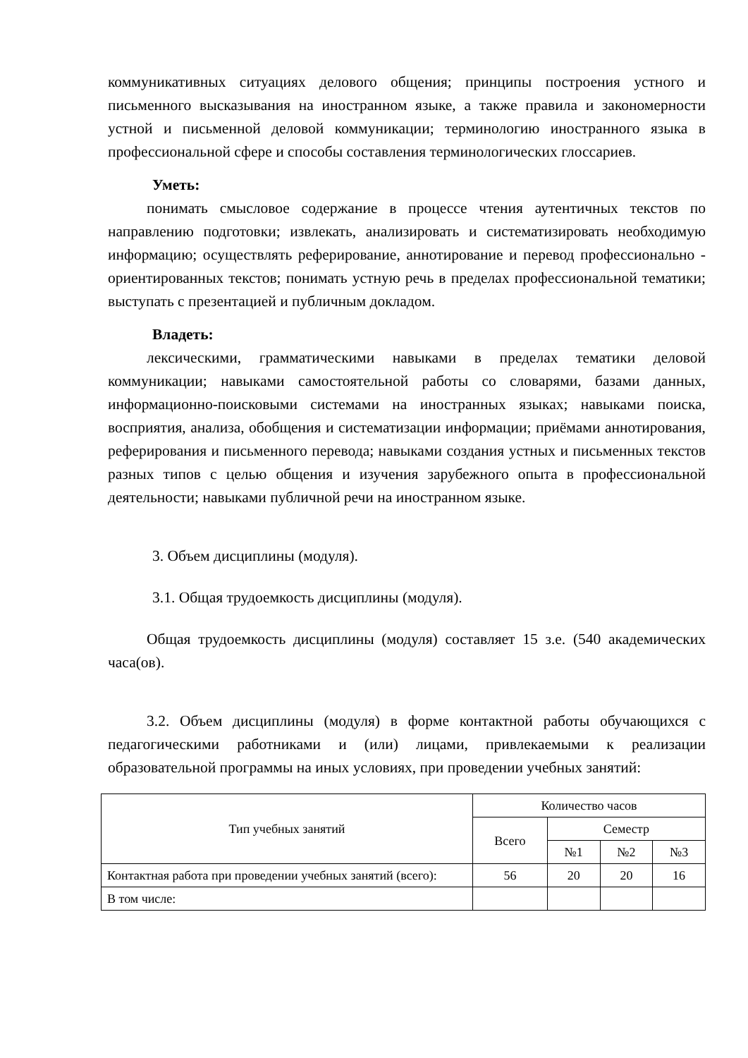коммуникативных ситуациях делового общения; принципы построения устного и письменного высказывания на иностранном языке, а также правила и закономерности устной и письменной деловой коммуникации; терминологию иностранного языка в профессиональной сфере и способы составления терминологических глоссариев.
Уметь:
понимать смысловое содержание в процессе чтения аутентичных текстов по направлению подготовки; извлекать, анализировать и систематизировать необходимую информацию; осуществлять реферирование, аннотирование и перевод профессионально - ориентированных текстов; понимать устную речь в пределах профессиональной тематики; выступать с презентацией и публичным докладом.
Владеть:
лексическими, грамматическими навыками в пределах тематики деловой коммуникации; навыками самостоятельной работы со словарями, базами данных, информационно-поисковыми системами на иностранных языках; навыками поиска, восприятия, анализа, обобщения и систематизации информации; приёмами аннотирования, реферирования и письменного перевода; навыками создания устных и письменных текстов разных типов с целью общения и изучения зарубежного опыта в профессиональной деятельности; навыками публичной речи на иностранном языке.
3. Объем дисциплины (модуля).
3.1. Общая трудоемкость дисциплины (модуля).
Общая трудоемкость дисциплины (модуля) составляет 15 з.е. (540 академических часа(ов).
3.2. Объем дисциплины (модуля) в форме контактной работы обучающихся с педагогическими работниками и (или) лицами, привлекаемыми к реализации образовательной программы на иных условиях, при проведении учебных занятий:
| Тип учебных занятий | Количество часов | | | |
| --- | --- | --- | --- | --- |
| | Всего | Семестр | | |
| | | №1 | №2 | №3 |
| Контактная работа при проведении учебных занятий (всего): | 56 | 20 | 20 | 16 |
| В том числе: | | | | |